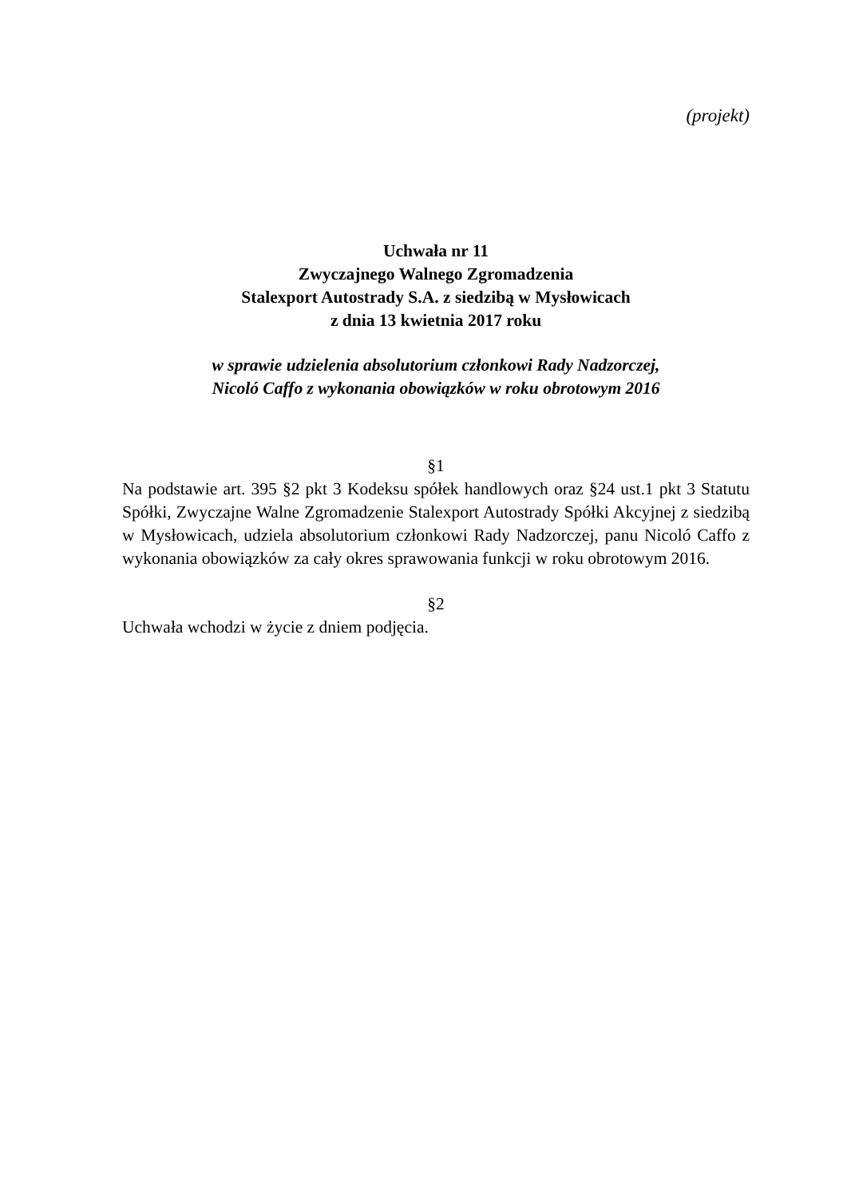(projekt)
Uchwała nr 11
Zwyczajnego Walnego Zgromadzenia
Stalexport Autostrady S.A. z siedzibą w Mysłowicach
z dnia 13 kwietnia 2017 roku
w sprawie udzielenia absolutorium członkowi Rady Nadzorczej,
Nicoló Caffo z wykonania obowiązków w roku obrotowym 2016
§1
Na podstawie art. 395 §2 pkt 3 Kodeksu spółek handlowych oraz §24 ust.1 pkt 3 Statutu Spółki, Zwyczajne Walne Zgromadzenie Stalexport Autostrady Spółki Akcyjnej z siedzibą w Mysłowicach, udziela absolutorium członkowi Rady Nadzorczej, panu Nicoló Caffo z wykonania obowiązków za cały okres sprawowania funkcji w roku obrotowym 2016.
§2
Uchwała wchodzi w życie z dniem podjęcia.